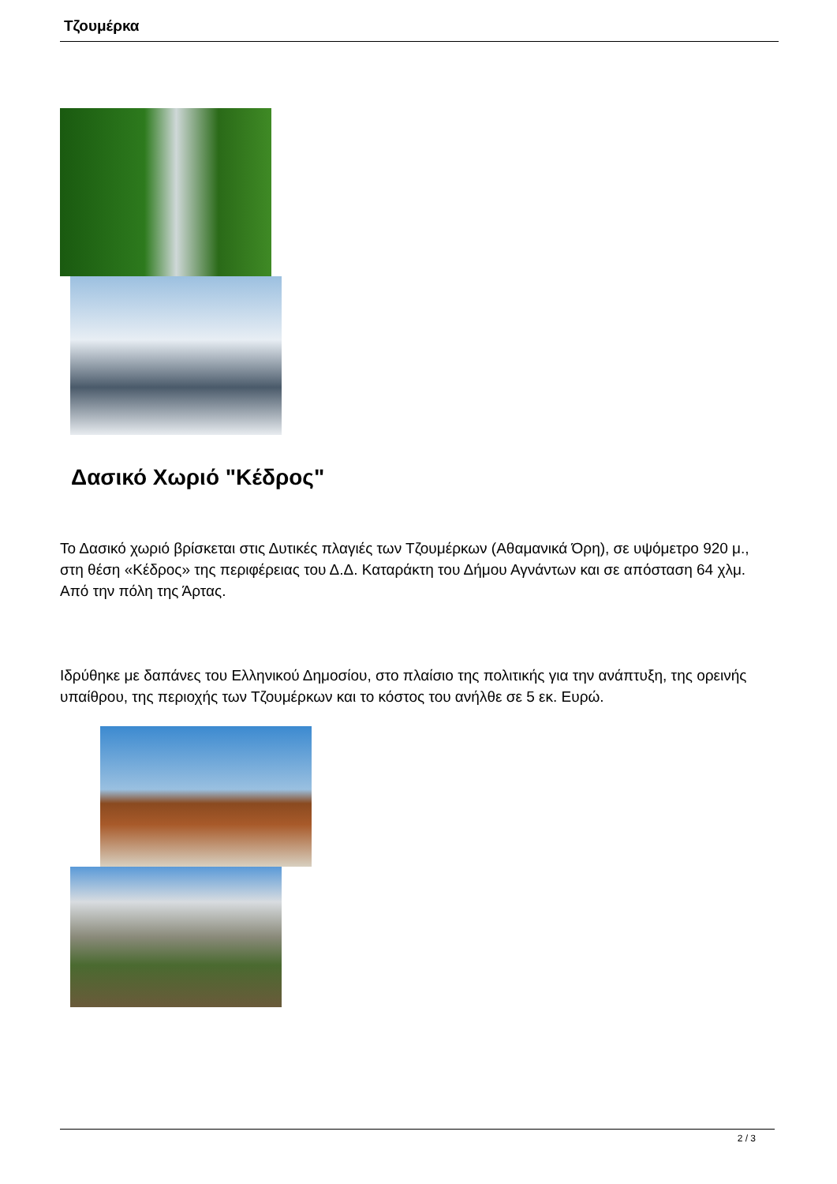Τζουμέρκα
Δασικό Χωριό "Κέδρος"
Το Δασικό χωριό βρίσκεται στις Δυτικές πλαγιές των Τζουμέρκων (Αθαμανικά Όρη), σε υψόμετρο 920 μ., στη θέση «Κέδρος» της περιφέρειας του Δ.Δ. Καταράκτη του Δήμου Αγνάντων και σε απόσταση 64 χλμ. Από την πόλη της Άρτας.
Ιδρύθηκε με δαπάνες του Ελληνικού Δημοσίου, στο πλαίσιο της πολιτικής για την ανάπτυξη, της ορεινής υπαίθρου, της περιοχής των Τζουμέρκων και το κόστος του ανήλθε σε 5 εκ. Ευρώ.
2 / 3